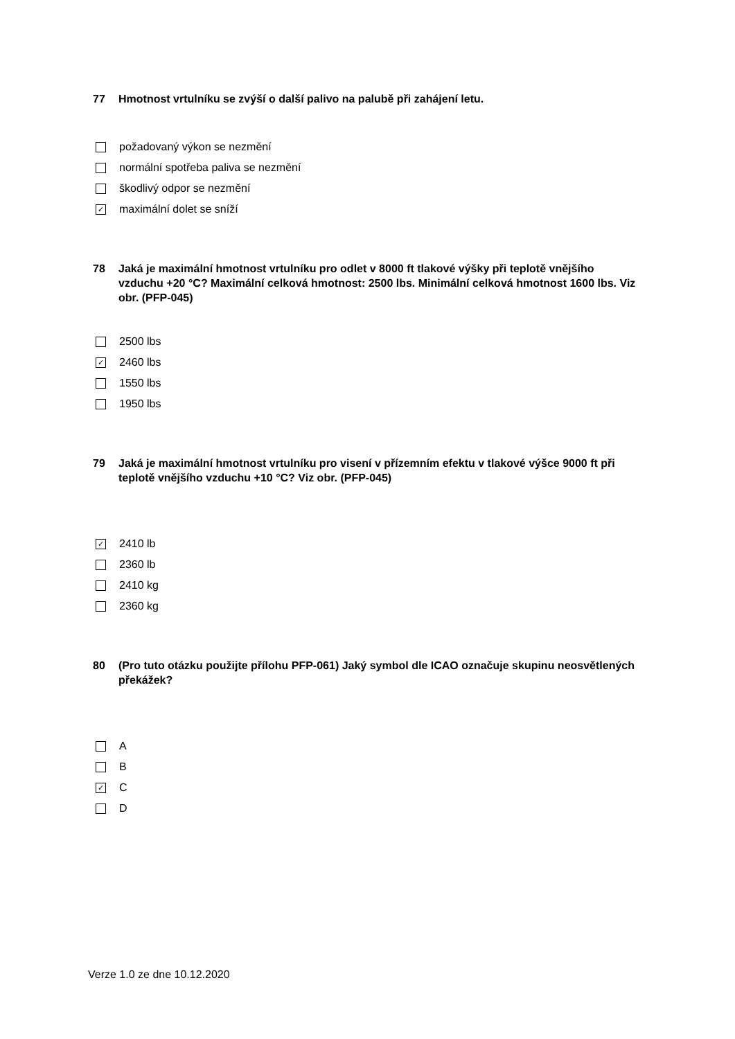77 Hmotnost vrtulníku se zvýší o další palivo na palubě při zahájení letu.
požadovaný výkon se nezmění
normální spotřeba paliva se nezmění
škodlivý odpor se nezmění
✓ maximální dolet se sníží
78 Jaká je maximální hmotnost vrtulníku pro odlet v 8000 ft tlakové výšky při teplotě vnějšího vzduchu +20 °C? Maximální celková hmotnost: 2500 lbs. Minimální celková hmotnost 1600 lbs. Viz obr. (PFP-045)
2500 lbs
✓ 2460 lbs
1550 lbs
1950 lbs
79 Jaká je maximální hmotnost vrtulníku pro visení v přízemním efektu v tlakové výšce 9000 ft při teplotě vnějšího vzduchu +10 °C? Viz obr. (PFP-045)
✓ 2410 lb
2360 lb
2410 kg
2360 kg
80 (Pro tuto otázku použijte přílohu PFP-061) Jaký symbol dle ICAO označuje skupinu neosvětlených překážek?
A
B
✓ C
D
Verze 1.0 ze dne 10.12.2020